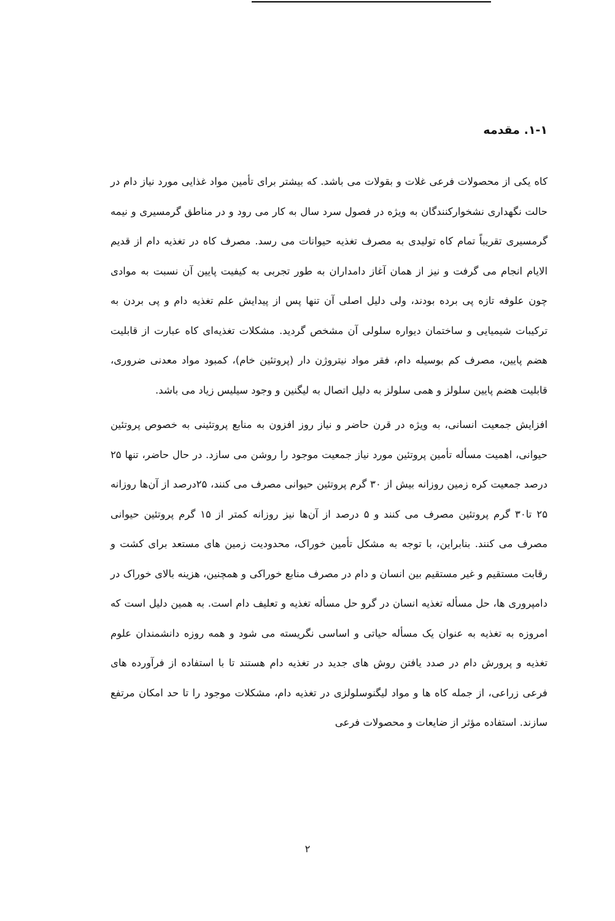۱-۱. مقدمه
کاه یکی از محصولات فرعی غلات و بقولات می باشد. که بیشتر برای تأمین مواد غذایی مورد نیاز دام در حالت نگهداری نشخوارکنندگان به ویژه در فصول سرد سال به کار می رود و در مناطق گرمسیری و نیمه گرمسیری تقریباً تمام کاه تولیدی به مصرف تغذیه حیوانات می رسد. مصرف کاه در تغذیه دام از قدیم الایام انجام می گرفت و نیز از همان آغاز دامداران به طور تجربی به کیفیت پایین آن نسبت به موادی چون علوفه تازه پی برده بودند، ولی دلیل اصلی آن تنها پس از پیدایش علم تغذیه دام و پی بردن به ترکیبات شیمیایی و ساختمان دیواره سلولی آن مشخص گردید. مشکلات تغذیه‌ای کاه عبارت از قابلیت هضم پایین، مصرف کم بوسیله دام، فقر مواد نیتروژن دار (پروتئین خام)، کمبود مواد معدنی ضروری، قابلیت هضم پایین سلولز و همی سلولز به دلیل اتصال به لیگنین و وجود سیلیس زیاد می باشد.
افزایش جمعیت انسانی، به ویژه در قرن حاضر و نیاز روز افزون به منابع پروتئینی به خصوص پروتئین حیوانی، اهمیت مسأله تأمین پروتئین مورد نیاز جمعیت موجود را روشن می سازد. در حال حاضر، تنها ۲۵ درصد جمعیت کره زمین روزانه بیش از ۳۰ گرم پروتئین حیوانی مصرف می کنند، ۲۵درصد از آن‌ها روزانه ۲۵ تا۳۰ گرم پروتئین مصرف می کنند و ۵ درصد از آن‌ها نیز روزانه کمتر از ۱۵ گرم پروتئین حیوانی مصرف می کنند. بنابراین، با توجه به مشکل تأمین خوراک، محدودیت زمین های مستعد برای کشت و رقابت مستقیم و غیر مستقیم بین انسان و دام در مصرف منابع خوراکی و همچنین، هزینه بالای خوراک در دامپروری ها، حل مسأله تغذیه انسان در گرو حل مسأله تغذیه و تعلیف دام است. به همین دلیل است که امروزه به تغذیه به عنوان یک مسأله حیاتی و اساسی نگریسته می شود و همه روزه دانشمندان علوم تغذیه و پرورش دام در صدد یافتن روش های جدید در تغذیه دام هستند تا با استفاده از فرآورده های فرعی زراعی، از جمله کاه ها و مواد لیگنوسلولزی در تغذیه دام، مشکلات موجود را تا حد امکان مرتفع سازند. استفاده مؤثر از ضایعات و محصولات فرعی
۲